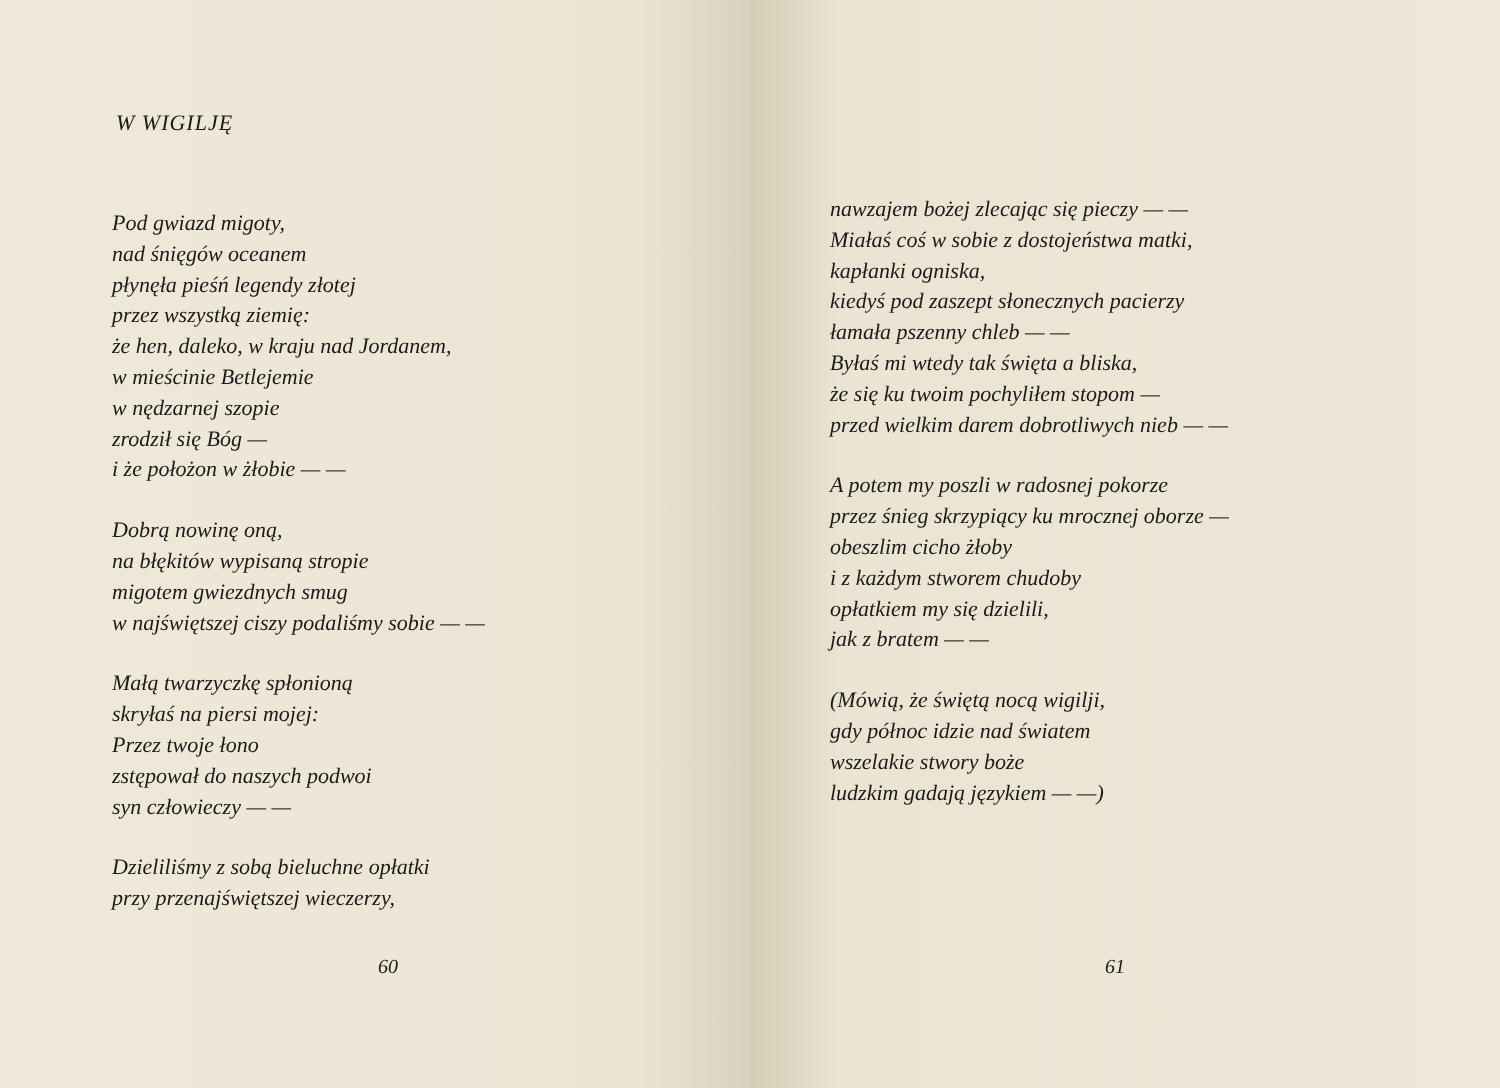W WIGILJĘ
Pod gwiazd migoty,
nad śnięgów oceanem
płynęła pieśń legendy złotej
przez wszystką ziemię:
że hen, daleko, w kraju nad Jordanem,
w mieścinie Betlejemie
w nędzarnej szopie
zrodził się Bóg —
i że położon w żłobie — —
Dobrą nowinę oną,
na błękitów wypisaną stropie
migotem gwiezdnych smug
w najświętszej ciszy podaliśmy sobie — —
Małą twarzyczkę spłonioną
skryłaś na piersi mojej:
Przez twoje łono
zstępował do naszych podwoi
syn człowieczy — —
Dzieliliśmy z sobą bieluchne opłatki
przy przenajświętszej wieczerzy,
60
nawzajem bożej zlecając się pieczy — —
Miałaś coś w sobie z dostojeństwa matki,
kapłanki ogniska,
kiedyś pod zaszept słonecznych pacierzy
łamała pszenny chleb — —
Byłaś mi wtedy tak święta a bliska,
że się ku twoim pochyliłem stopom —
przed wielkim darem dobrotliwych nieb — —
A potem my poszli w radosnej pokorze
przez śnieg skrzypiący ku mrocznej oborze —
obeszlim cicho żłoby
i z każdym stworem chudoby
opłatkiem my się dzielili,
jak z bratem — —
(Mówią, że świętą nocą wigilji,
gdy północ idzie nad światem
wszelakie stwory boże
ludzkim gadają językiem — —)
61